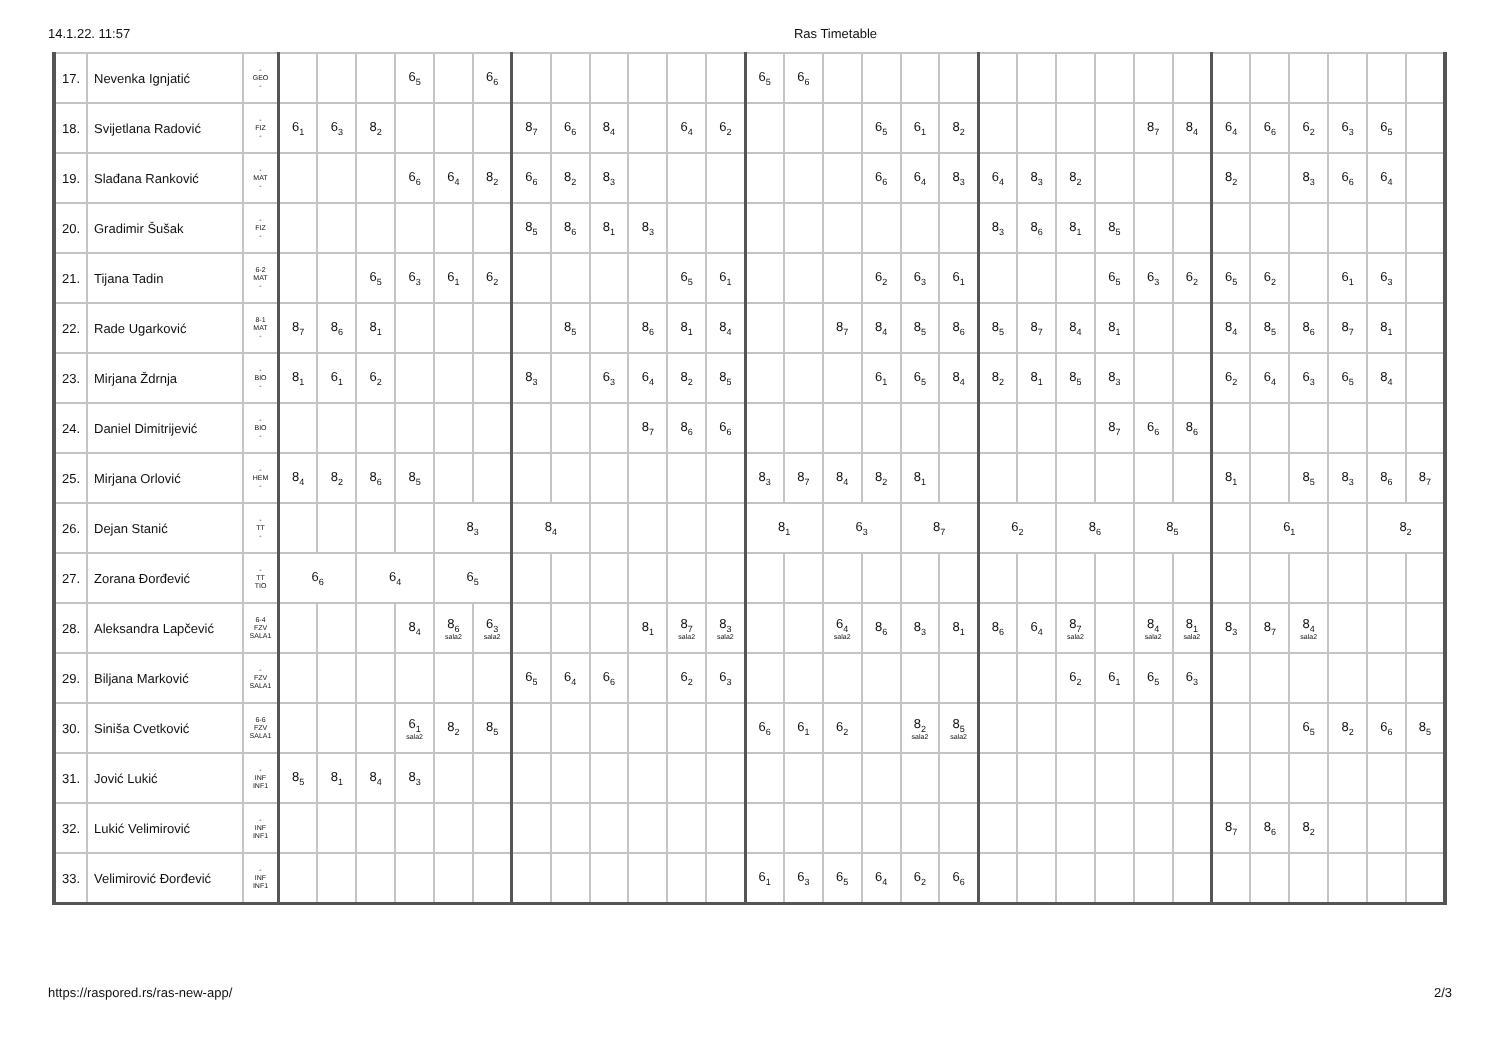14.1.22. 11:57 Ras Timetable
| 17. | Nevenka Ignjatić | - GEO - | | | | 6<sub>5</sub> | | 6<sub>6</sub> | | | | | | | 6<sub>5</sub> | 6<sub>6</sub> | | | | | | | | | | | | | | | | |
| 18. | Svijetlana Radović | - FIZ - | 6<sub>1</sub> | 6<sub>3</sub> | 8<sub>2</sub> | | | | 8<sub>7</sub> | 6<sub>6</sub> | 8<sub>4</sub> | | 6<sub>4</sub> | 6<sub>2</sub> | | | | 6<sub>5</sub> | 6<sub>1</sub> | 8<sub>2</sub> | | | | | 8<sub>7</sub> | 8<sub>4</sub> | 6<sub>4</sub> | 6<sub>6</sub> | 6<sub>2</sub> | 6<sub>3</sub> | 6<sub>5</sub> | |
| 19. | Slađana Ranković | - MAT - | | | | 6<sub>6</sub> | 6<sub>4</sub> | 8<sub>2</sub> | 6<sub>6</sub> | 8<sub>2</sub> | 8<sub>3</sub> | | | | | | | 6<sub>6</sub> | 6<sub>4</sub> | 8<sub>3</sub> | 6<sub>4</sub> | 8<sub>3</sub> | 8<sub>2</sub> | | | | 8<sub>2</sub> | | 8<sub>3</sub> | 6<sub>6</sub> | 6<sub>4</sub> | |
| 20. | Gradimir Šušak | - FIZ - | | | | | | | 8<sub>5</sub> | 8<sub>6</sub> | 8<sub>1</sub> | 8<sub>3</sub> | | | | | | | | | 8<sub>3</sub> | 8<sub>6</sub> | 8<sub>1</sub> | 8<sub>5</sub> | | | | | | | | |
| 21. | Tijana Tadin | 6-2 MAT - | | | 6<sub>5</sub> | 6<sub>3</sub> | 6<sub>1</sub> | 6<sub>2</sub> | | | | | 6<sub>5</sub> | 6<sub>1</sub> | | | | 6<sub>2</sub> | 6<sub>3</sub> | 6<sub>1</sub> | | | | 6<sub>5</sub> | 6<sub>3</sub> | 6<sub>2</sub> | 6<sub>5</sub> | 6<sub>2</sub> | | 6<sub>1</sub> | 6<sub>3</sub> | |
| 22. | Rade Ugarković | 8-1 MAT - | 8<sub>7</sub> | 8<sub>6</sub> | 8<sub>1</sub> | | | | | 8<sub>5</sub> | | 8<sub>6</sub> | 8<sub>1</sub> | 8<sub>4</sub> | | | 8<sub>7</sub> | 8<sub>4</sub> | 8<sub>5</sub> | 8<sub>6</sub> | 8<sub>5</sub> | 8<sub>7</sub> | 8<sub>4</sub> | 8<sub>1</sub> | | | 8<sub>4</sub> | 8<sub>5</sub> | 8<sub>6</sub> | 8<sub>7</sub> | 8<sub>1</sub> | |
| 23. | Mirjana Ždrnja | - BIO - | 8<sub>1</sub> | 6<sub>1</sub> | 6<sub>2</sub> | | | | 8<sub>3</sub> | | 6<sub>3</sub> | 6<sub>4</sub> | 8<sub>2</sub> | 8<sub>5</sub> | | | | 6<sub>1</sub> | 6<sub>5</sub> | 8<sub>4</sub> | 8<sub>2</sub> | 8<sub>1</sub> | 8<sub>5</sub> | 8<sub>3</sub> | | | 6<sub>2</sub> | 6<sub>4</sub> | 6<sub>3</sub> | 6<sub>5</sub> | 8<sub>4</sub> | |
| 24. | Daniel Dimitrijević | - BIO - | | | | | | | | | | 8<sub>7</sub> | 8<sub>6</sub> | 6<sub>6</sub> | | | | | | | | | | 8<sub>7</sub> | 6<sub>6</sub> | 8<sub>6</sub> | | | | | | |
| 25. | Mirjana Orlović | - HEM - | 8<sub>4</sub> | 8<sub>2</sub> | 8<sub>6</sub> | 8<sub>5</sub> | | | | | | | | | 8<sub>3</sub> | 8<sub>7</sub> | 8<sub>4</sub> | 8<sub>2</sub> | 8<sub>1</sub> | | | | | | | | 8<sub>1</sub> | | 8<sub>5</sub> | 8<sub>3</sub> | 8<sub>6</sub> | 8<sub>7</sub> |
| 26. | Dejan Stanić | - TT - | | | | | 8<sub>3</sub> | | 8<sub>4</sub> | | | | | | 8<sub>1</sub> | | 6<sub>3</sub> | | 8<sub>7</sub> | | 6<sub>2</sub> | | 8<sub>6</sub> | | 8<sub>5</sub> | | | 6<sub>1</sub> | | | 8<sub>2</sub> | |
| 27. | Zorana Đorđević | - TT TIO | 6<sub>6</sub> | | 6<sub>4</sub> | | 6<sub>5</sub> | | | | | | | | | | | | | | | | | | | | | | | | | |
| 28. | Aleksandra Lapčević | 6-4 FZV SALA1 | | | | 8<sub>4</sub> | 8<sub>6</sub> sala2 | 6<sub>3</sub> sala2 | | | | 8<sub>1</sub> | 8<sub>7</sub> sala2 | 8<sub>3</sub> sala2 | | | 6<sub>4</sub> sala2 | 8<sub>6</sub> | 8<sub>3</sub> | 8<sub>1</sub> | 8<sub>6</sub> | 6<sub>4</sub> | 8<sub>7</sub> sala2 | | 8<sub>4</sub> sala2 | 8<sub>1</sub> sala2 | 8<sub>3</sub> | 8<sub>7</sub> | 8<sub>4</sub> sala2 | | | |
| 29. | Biljana Marković | - FZV SALA1 | | | | | | | 6<sub>5</sub> | 6<sub>4</sub> | 6<sub>6</sub> | | 6<sub>2</sub> | 6<sub>3</sub> | | | | | | | | | 6<sub>2</sub> | 6<sub>1</sub> | 6<sub>5</sub> | 6<sub>3</sub> | | | | | | |
| 30. | Siniša Cvetković | 6-6 FZV SALA1 | | | | 6<sub>1</sub> sala2 | 8<sub>2</sub> | 8<sub>5</sub> | | | | | | | 6<sub>6</sub> | 6<sub>1</sub> | 6<sub>2</sub> | | 8<sub>2</sub> sala2 | 8<sub>5</sub> sala2 | | | | | | | | | 6<sub>5</sub> | 8<sub>2</sub> | 6<sub>6</sub> | 8<sub>5</sub> |
| 31. | Jović Lukić | - INF INF1 | 8<sub>5</sub> | 8<sub>1</sub> | 8<sub>4</sub> | 8<sub>3</sub> | | | | | | | | | | | | | | | | | | | | | | | | | | |
| 32. | Lukić Velimirović | - INF INF1 | | | | | | | | | | | | | | | | | | | | | | | | | 8<sub>7</sub> | 8<sub>6</sub> | 8<sub>2</sub> | | | |
| 33. | Velimirović Đorđević | - INF INF1 | | | | | | | | | | | | | 6<sub>1</sub> | 6<sub>3</sub> | 6<sub>5</sub> | 6<sub>4</sub> | 6<sub>2</sub> | 6<sub>6</sub> | | | | | | | | | | | | |
https://raspored.rs/ras-new-app/ 2/3